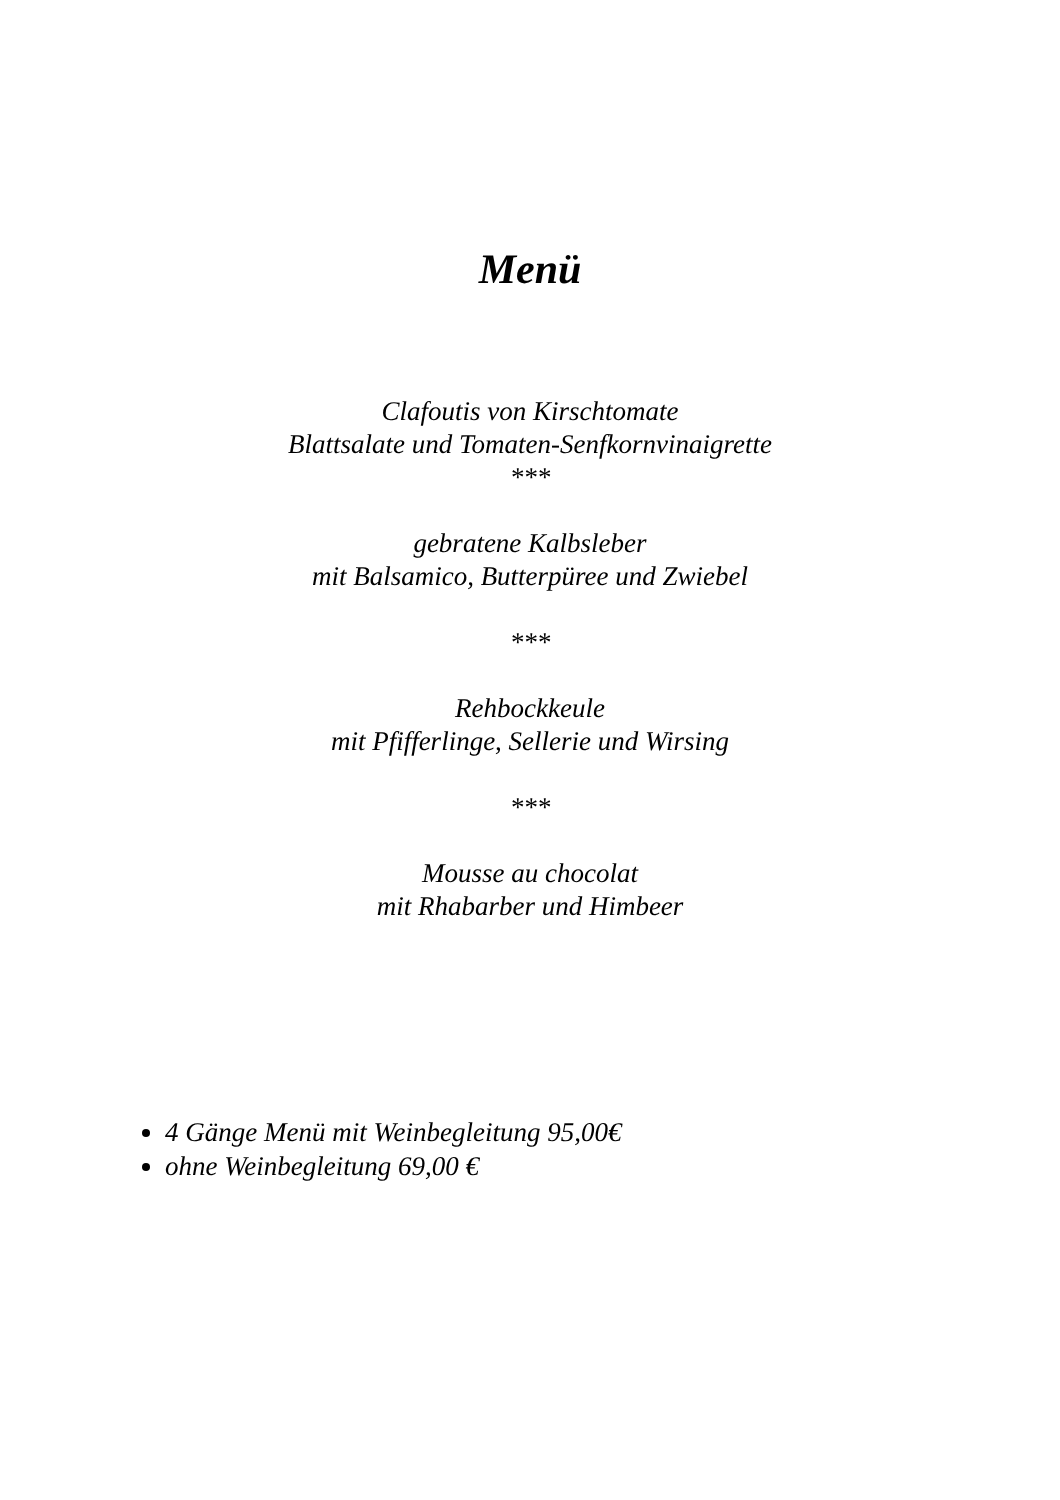Menü
Clafoutis von Kirschtomate
Blattsalate und Tomaten-Senfkornvinaigrette
***
gebratene Kalbsleber
mit Balsamico, Butterpüree und Zwiebel
***
Rehbockkeule
mit Pfifferlinge, Sellerie und Wirsing
***
Mousse au chocolat
mit Rhabarber und Himbeer
4 Gänge Menü mit Weinbegleitung 95,00€
ohne Weinbegleitung 69,00 €